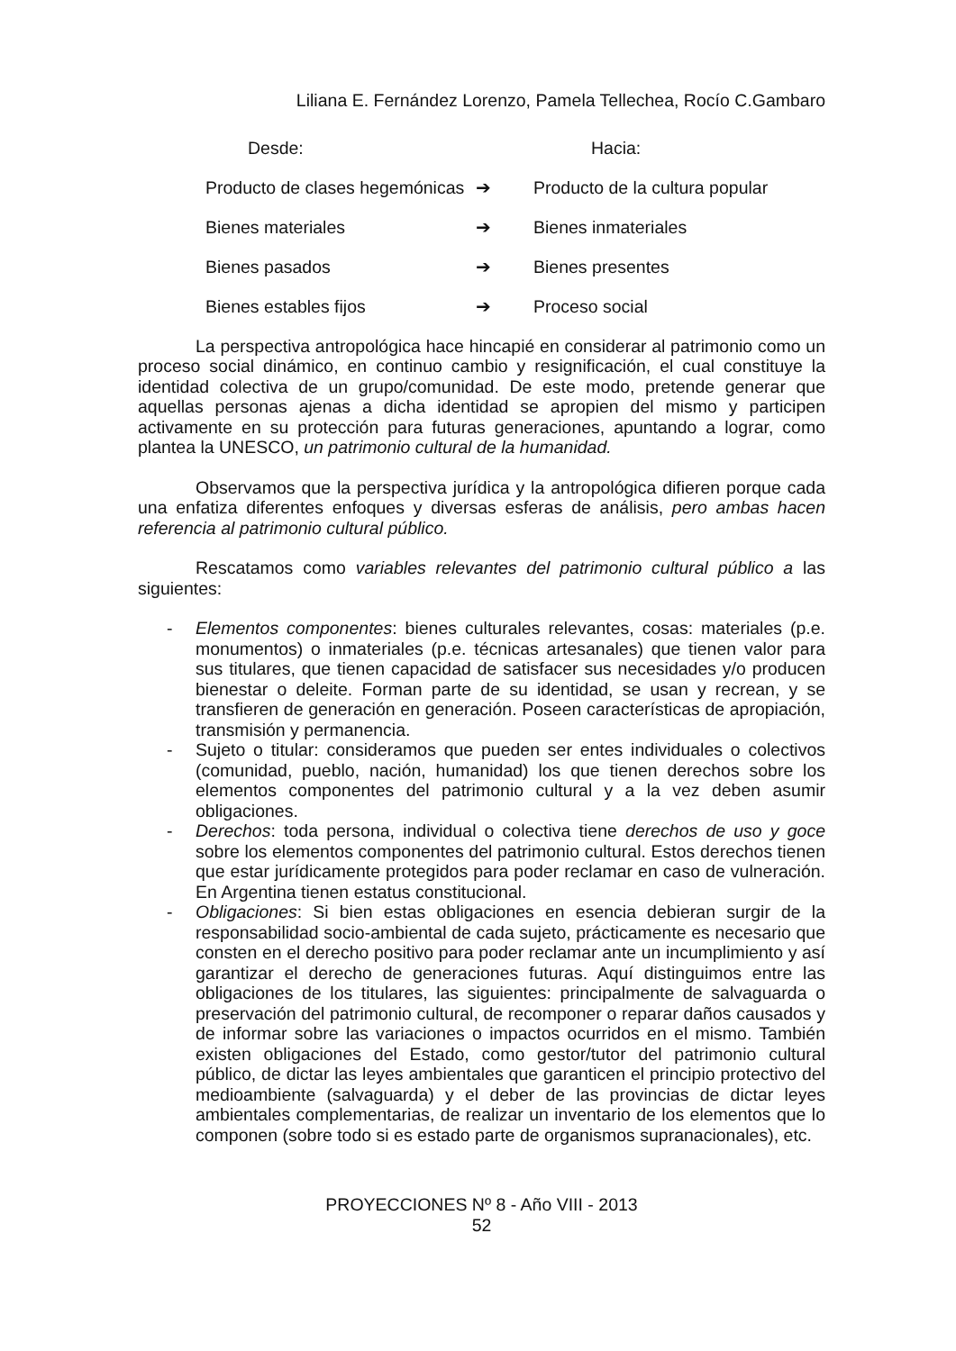Liliana E. Fernández Lorenzo, Pamela Tellechea, Rocío C.Gambaro
| Desde: | | Hacia: |
| --- | --- | --- |
| Producto de clases hegemónicas | ➔ | Producto de la cultura popular |
| Bienes materiales | ➔ | Bienes inmateriales |
| Bienes pasados | ➔ | Bienes presentes |
| Bienes estables fijos | ➔ | Proceso social |
La perspectiva antropológica hace hincapié en considerar al patrimonio como un proceso social dinámico, en continuo cambio y resignificación, el cual constituye la identidad colectiva de un grupo/comunidad. De este modo, pretende generar que aquellas personas ajenas a dicha identidad se apropien del mismo y participen activamente en su protección para futuras generaciones, apuntando a lograr, como plantea la UNESCO, un patrimonio cultural de la humanidad.
Observamos que la perspectiva jurídica y la antropológica difieren porque cada una enfatiza diferentes enfoques y diversas esferas de análisis, pero ambas hacen referencia al patrimonio cultural público.
Rescatamos como variables relevantes del patrimonio cultural público a las siguientes:
- Elementos componentes: bienes culturales relevantes, cosas: materiales (p.e. monumentos) o inmateriales (p.e. técnicas artesanales) que tienen valor para sus titulares, que tienen capacidad de satisfacer sus necesidades y/o producen bienestar o deleite. Forman parte de su identidad, se usan y recrean, y se transfieren de generación en generación. Poseen características de apropiación, transmisión y permanencia.
- Sujeto o titular: consideramos que pueden ser entes individuales o colectivos (comunidad, pueblo, nación, humanidad) los que tienen derechos sobre los elementos componentes del patrimonio cultural y a la vez deben asumir obligaciones.
- Derechos: toda persona, individual o colectiva tiene derechos de uso y goce sobre los elementos componentes del patrimonio cultural. Estos derechos tienen que estar jurídicamente protegidos para poder reclamar en caso de vulneración. En Argentina tienen estatus constitucional.
- Obligaciones: Si bien estas obligaciones en esencia debieran surgir de la responsabilidad socio-ambiental de cada sujeto, prácticamente es necesario que consten en el derecho positivo para poder reclamar ante un incumplimiento y así garantizar el derecho de generaciones futuras. Aquí distinguimos entre las obligaciones de los titulares, las siguientes: principalmente de salvaguarda o preservación del patrimonio cultural, de recomponer o reparar daños causados y de informar sobre las variaciones o impactos ocurridos en el mismo. También existen obligaciones del Estado, como gestor/tutor del patrimonio cultural público, de dictar las leyes ambientales que garanticen el principio protectivo del medioambiente (salvaguarda) y el deber de las provincias de dictar leyes ambientales complementarias, de realizar un inventario de los elementos que lo componen (sobre todo si es estado parte de organismos supranacionales), etc.
PROYECCIONES Nº 8 - Año VIII - 2013
52